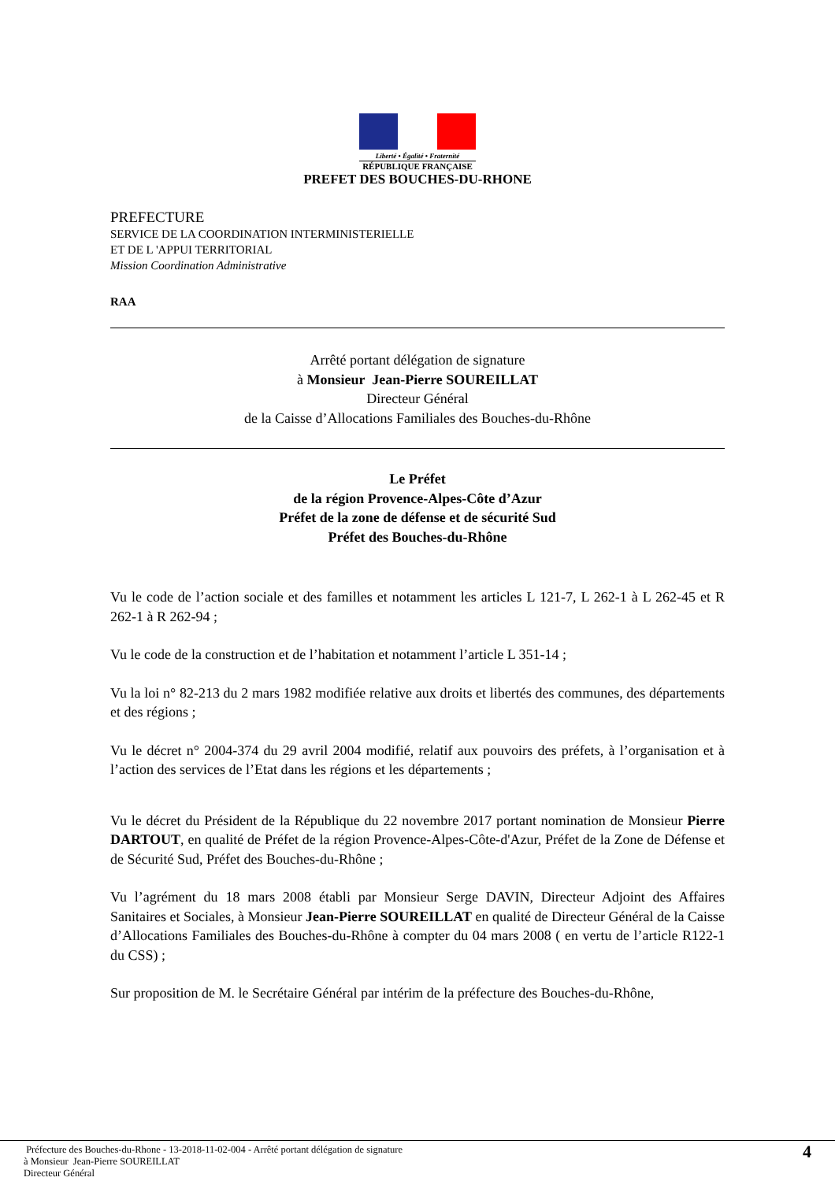Liberté • Égalité • Fraternité
RÉPUBLIQUE FRANÇAISE
PREFET DES BOUCHES-DU-RHONE
PREFECTURE
SERVICE DE LA COORDINATION INTERMINISTERIELLE
ET DE L 'APPUI TERRITORIAL
Mission Coordination Administrative
RAA
Arrêté portant délégation de signature
à Monsieur Jean-Pierre SOUREILLAT
Directeur Général
de la Caisse d’Allocations Familiales des Bouches-du-Rhône
Le Préfet
de la région Provence-Alpes-Côte d’Azur
Préfet de la zone de défense et de sécurité Sud
Préfet des Bouches-du-Rhône
Vu le code de l’action sociale et des familles et notamment les articles L 121-7, L 262-1 à L 262-45 et R 262-1 à R 262-94 ;
Vu le code de la construction et de l’habitation et notamment l’article L 351-14 ;
Vu la loi n° 82-213 du 2 mars 1982 modifiée relative aux droits et libertés des communes, des départements et des régions ;
Vu le décret n° 2004-374 du 29 avril 2004 modifié, relatif aux pouvoirs des préfets, à l’organisation et à l’action des services de l’Etat dans les régions et les départements ;
Vu le décret du Président de la République du 22 novembre 2017 portant nomination de Monsieur Pierre DARTOUT, en qualité de Préfet de la région Provence-Alpes-Côte-d'Azur, Préfet de la Zone de Défense et de Sécurité Sud, Préfet des Bouches-du-Rhône ;
Vu l’agrément du 18 mars 2008 établi par Monsieur Serge DAVIN, Directeur Adjoint des Affaires Sanitaires et Sociales, à Monsieur Jean-Pierre SOUREILLAT en qualité de Directeur Général de la Caisse d’Allocations Familiales des Bouches-du-Rhône à compter du 04 mars 2008 ( en vertu de l’article R122-1 du CSS) ;
Sur proposition de M. le Secrétaire Général par intérim de la préfecture des Bouches-du-Rhône,
Préfecture des Bouches-du-Rhone - 13-2018-11-02-004 - Arrêté portant délégation de signature
à Monsieur Jean-Pierre SOUREILLAT
Directeur Général
4